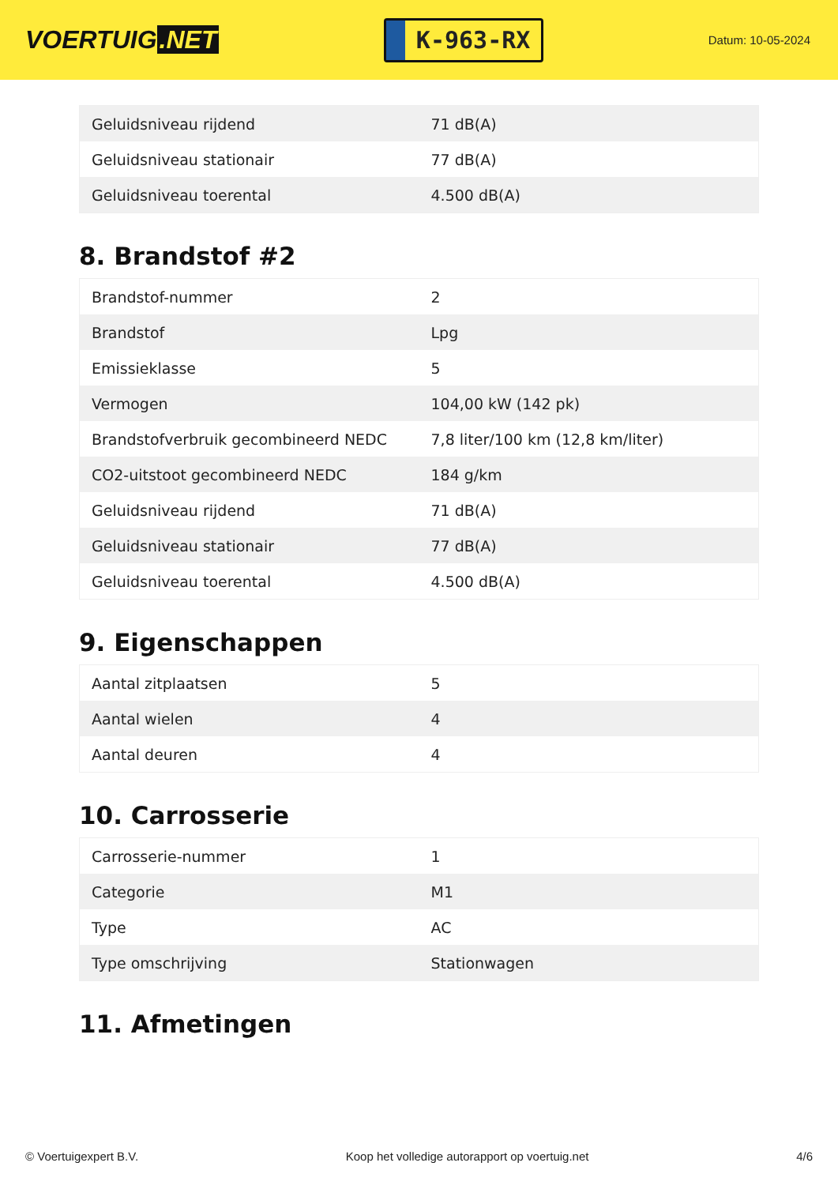VOERTUIG.NET
K-963-RX
Datum: 10-05-2024
| Geluidsniveau rijdend | 71 dB(A) |
| Geluidsniveau stationair | 77 dB(A) |
| Geluidsniveau toerental | 4.500 dB(A) |
8. Brandstof #2
| Brandstof-nummer | 2 |
| Brandstof | Lpg |
| Emissieklasse | 5 |
| Vermogen | 104,00 kW (142 pk) |
| Brandstofverbruik gecombineerd NEDC | 7,8 liter/100 km (12,8 km/liter) |
| CO2-uitstoot gecombineerd NEDC | 184 g/km |
| Geluidsniveau rijdend | 71 dB(A) |
| Geluidsniveau stationair | 77 dB(A) |
| Geluidsniveau toerental | 4.500 dB(A) |
9. Eigenschappen
| Aantal zitplaatsen | 5 |
| Aantal wielen | 4 |
| Aantal deuren | 4 |
10. Carrosserie
| Carrosserie-nummer | 1 |
| Categorie | M1 |
| Type | AC |
| Type omschrijving | Stationwagen |
11. Afmetingen
© Voertuigexpert B.V. Koop het volledige autorapport op voertuig.net 4/6